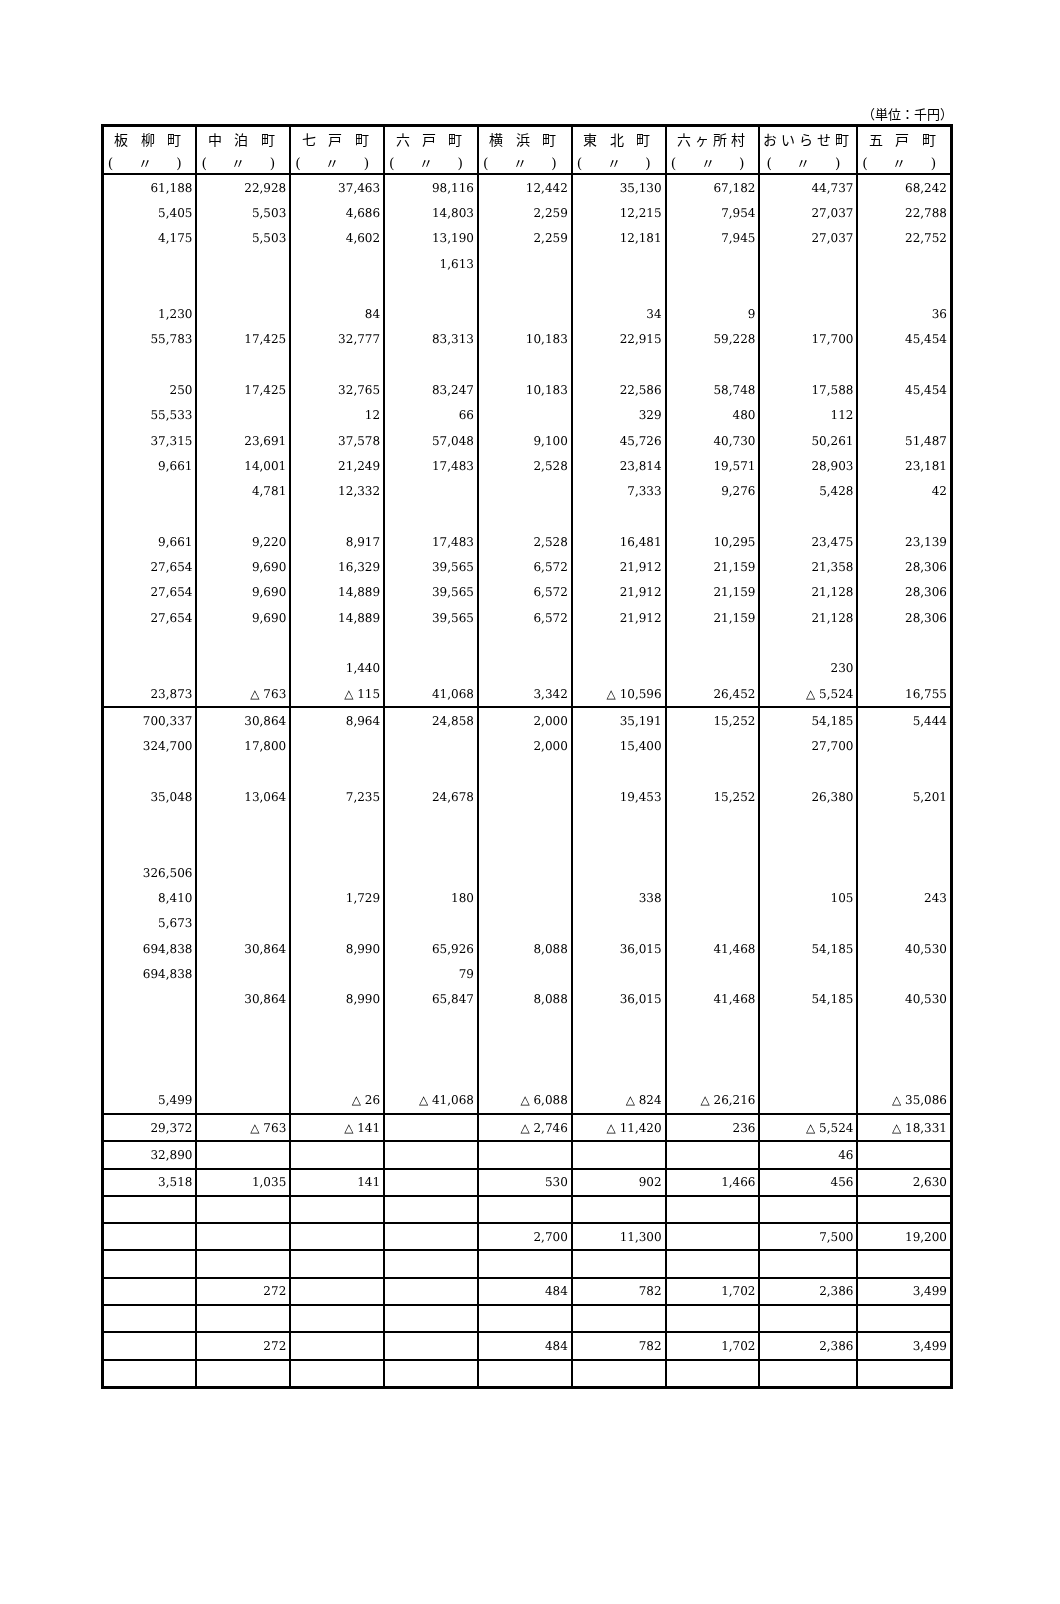（単位：千円）
| 板 柳 町 | 中 泊 町 | 七 戸 町 | 六 戸 町 | 横 浜 町 | 東 北 町 | 六ヶ所村 | おいらせ町 | 五 戸 町 |
| --- | --- | --- | --- | --- | --- | --- | --- | --- |
| ( 〃 ) | ( 〃 ) | ( 〃 ) | ( 〃 ) | ( 〃 ) | ( 〃 ) | ( 〃 ) | ( 〃 ) | ( 〃 ) |
| 61,188 | 22,928 | 37,463 | 98,116 | 12,442 | 35,130 | 67,182 | 44,737 | 68,242 |
| 5,405 | 5,503 | 4,686 | 14,803 | 2,259 | 12,215 | 7,954 | 27,037 | 22,788 |
| 4,175 | 5,503 | 4,602 | 13,190 | 2,259 | 12,181 | 7,945 | 27,037 | 22,752 |
| | | | 1,613 | | | | | |
| 1,230 | | 84 | | | 34 | 9 | | 36 |
| 55,783 | 17,425 | 32,777 | 83,313 | 10,183 | 22,915 | 59,228 | 17,700 | 45,454 |
| 250 | 17,425 | 32,765 | 83,247 | 10,183 | 22,586 | 58,748 | 17,588 | 45,454 |
| 55,533 | | 12 | 66 | | 329 | 480 | 112 | |
| 37,315 | 23,691 | 37,578 | 57,048 | 9,100 | 45,726 | 40,730 | 50,261 | 51,487 |
| 9,661 | 14,001 | 21,249 | 17,483 | 2,528 | 23,814 | 19,571 | 28,903 | 23,181 |
| | 4,781 | 12,332 | | | 7,333 | 9,276 | 5,428 | 42 |
| 9,661 | 9,220 | 8,917 | 17,483 | 2,528 | 16,481 | 10,295 | 23,475 | 23,139 |
| 27,654 | 9,690 | 16,329 | 39,565 | 6,572 | 21,912 | 21,159 | 21,358 | 28,306 |
| 27,654 | 9,690 | 14,889 | 39,565 | 6,572 | 21,912 | 21,159 | 21,128 | 28,306 |
| 27,654 | 9,690 | 14,889 | 39,565 | 6,572 | 21,912 | 21,159 | 21,128 | 28,306 |
| | | 1,440 | | | | | 230 | |
| 23,873 | △ 763 | △ 115 | 41,068 | 3,342 | △ 10,596 | 26,452 | △ 5,524 | 16,755 |
| 700,337 | 30,864 | 8,964 | 24,858 | 2,000 | 35,191 | 15,252 | 54,185 | 5,444 |
| 324,700 | 17,800 | | | 2,000 | 15,400 | | 27,700 | |
| 35,048 | 13,064 | 7,235 | 24,678 | | 19,453 | 15,252 | 26,380 | 5,201 |
| 326,506 | | | | | | | | |
| 8,410 | | 1,729 | 180 | | 338 | | 105 | 243 |
| 5,673 | | | | | | | | |
| 694,838 | 30,864 | 8,990 | 65,926 | 8,088 | 36,015 | 41,468 | 54,185 | 40,530 |
| 694,838 | | | 79 | | | | | |
| | 30,864 | 8,990 | 65,847 | 8,088 | 36,015 | 41,468 | 54,185 | 40,530 |
| 5,499 | | △ 26 | △ 41,068 | △ 6,088 | △ 824 | △ 26,216 | | △ 35,086 |
| 29,372 | △ 763 | △ 141 | | △ 2,746 | △ 11,420 | 236 | △ 5,524 | △ 18,331 |
| 32,890 | | | | | | | 46 | |
| 3,518 | 1,035 | 141 | | 530 | 902 | 1,466 | 456 | 2,630 |
| | | | | 2,700 | 11,300 | | 7,500 | 19,200 |
| | 272 | | | 484 | 782 | 1,702 | 2,386 | 3,499 |
| | 272 | | | 484 | 782 | 1,702 | 2,386 | 3,499 |